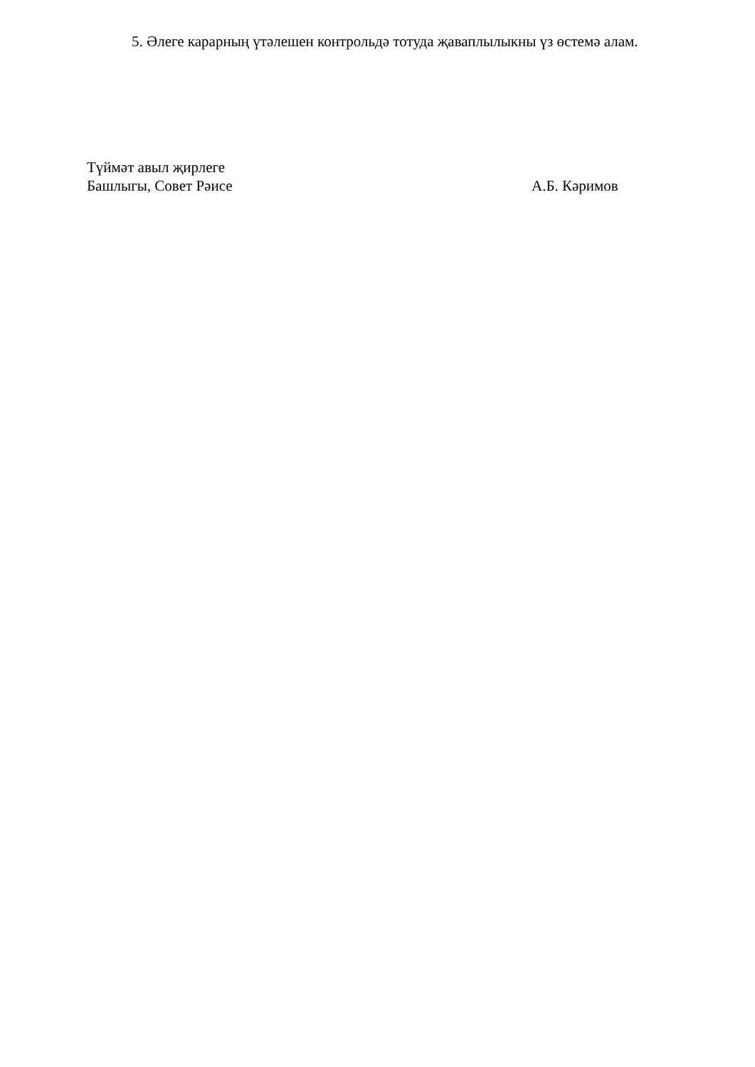5. Әлеге карарның үтәлешен контрольдә тотуда җаваплылыкны үз өстемә алам.
Түймәт авыл җирлеге
Башлыгы, Совет Рәисе А.Б. Кәримов